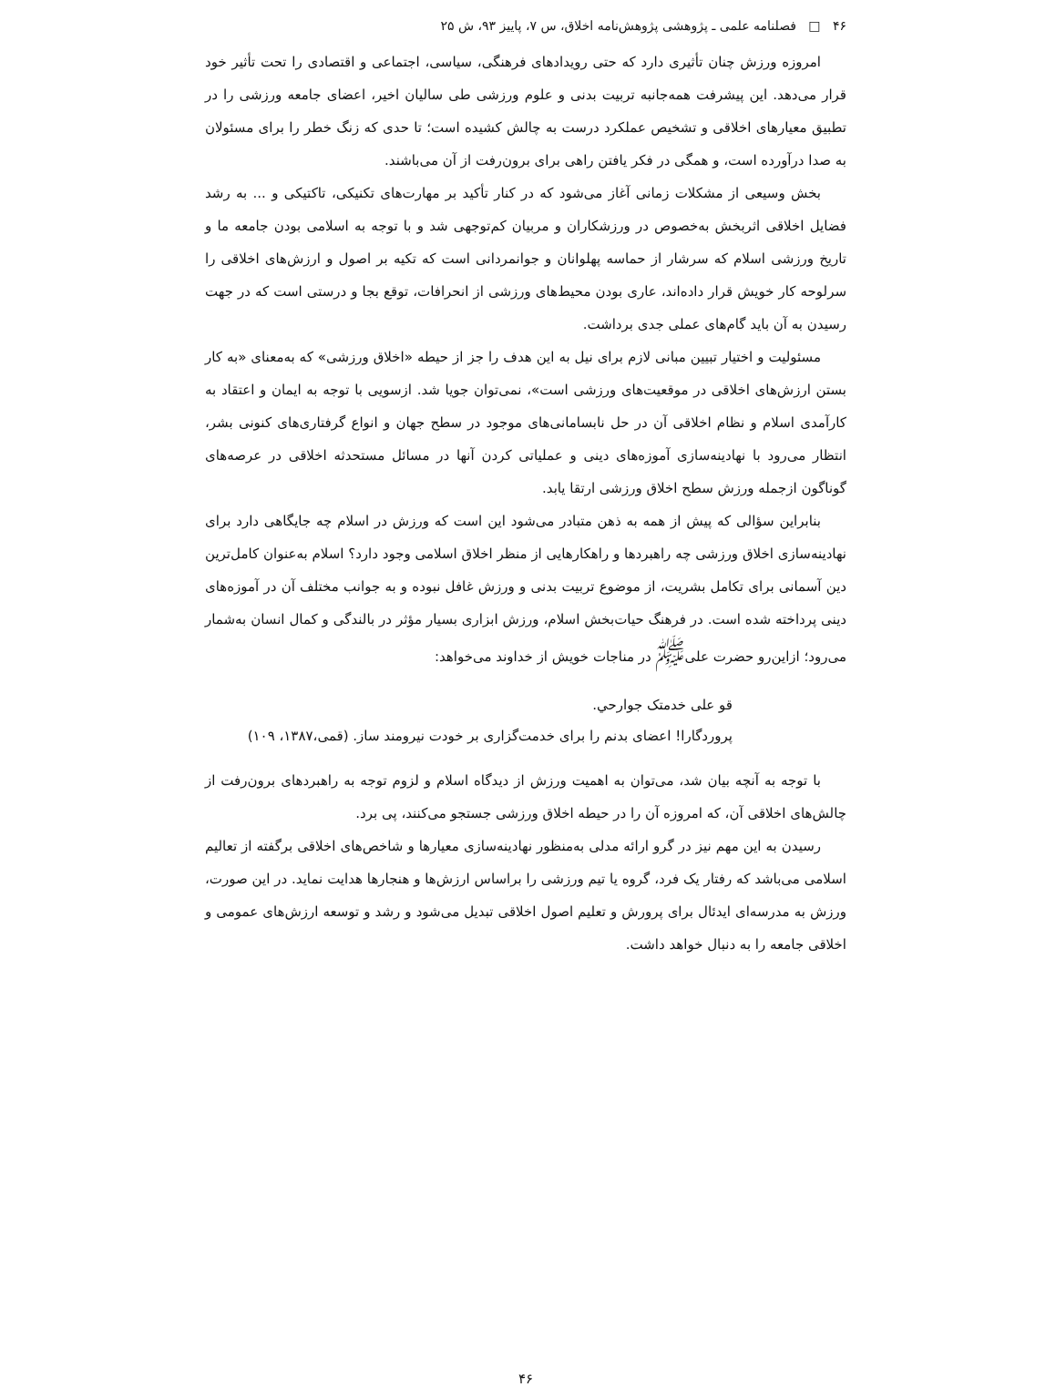۴۶ □ فصلنامه علمی ـ پژوهشی پژوهش‌نامه اخلاق، س ۷، پاییز ۹۳، ش ۲۵
امروزه ورزش چنان تأثیری دارد که حتی رویدادهای فرهنگی، سیاسی، اجتماعی و اقتصادی را تحت تأثیر خود قرار می‌دهد. این پیشرفت همه‌جانبه تربیت بدنی و علوم ورزشی طی سالیان اخیر، اعضای جامعه ورزشی را در تطبیق معیارهای اخلاقی و تشخیص عملکرد درست به چالش کشیده است؛ تا حدی که زنگ خطر را برای مسئولان به صدا درآورده است، و همگی در فکر یافتن راهی برای برون‌رفت از آن می‌باشند.
بخش وسیعی از مشکلات زمانی آغاز می‌شود که در کنار تأکید بر مهارت‌های تکنیکی، تاکتیکی و ... به رشد فضایل اخلاقی اثربخش به‌خصوص در ورزشکاران و مربیان کم‌توجهی شد و با توجه به اسلامی بودن جامعه ما و تاریخ ورزشی اسلام که سرشار از حماسه پهلوانان و جوانمردانی است که تکیه بر اصول و ارزش‌های اخلاقی را سرلوحه کار خویش قرار داده‌اند، عاری بودن محیط‌های ورزشی از انحرافات، توقع بجا و درستی است که در جهت رسیدن به آن باید گام‌های عملی جدی برداشت.
مسئولیت و اختیار تبیین مبانی لازم برای نیل به این هدف را جز از حیطه «اخلاق ورزشی» که به‌معنای «به کار بستن ارزش‌های اخلاقی در موقعیت‌های ورزشی است»، نمی‌توان جویا شد. ازسویی با توجه به ایمان و اعتقاد به کارآمدی اسلام و نظام اخلاقی آن در حل نابسامانی‌های موجود در سطح جهان و انواع گرفتاری‌های کنونی بشر، انتظار می‌رود با نهادینه‌سازی آموزه‌های دینی و عملیاتی کردن آنها در مسائل مستحدثه اخلاقی در عرصه‌های گوناگون ازجمله ورزش سطح اخلاق ورزشی ارتقا یابد.
بنابراین سؤالی که پیش از همه به ذهن متبادر می‌شود این است که ورزش در اسلام چه جایگاهی دارد برای نهادینه‌سازی اخلاق ورزشی چه راهبردها و راهکارهایی از منظر اخلاق اسلامی وجود دارد؟ اسلام به‌عنوان کامل‌ترین دین آسمانی برای تکامل بشریت، از موضوع تربیت بدنی و ورزش غافل نبوده و به جوانب مختلف آن در آموزه‌های دینی پرداخته شده است. در فرهنگ حیات‌بخش اسلام، ورزش ابزاری بسیار مؤثر در بالندگی و کمال انسان به‌شمار می‌رود؛ ازاین‌رو حضرت علی<sup>ﷺ</sup> در مناجات خویش از خداوند می‌خواهد:
قو علی خدمتک جوارحي.
پروردگارا! اعضای بدنم را برای خدمت‌گزاری بر خودت نیرومند ساز. (قمی،۱۳۸۷، ۱۰۹)
با توجه به آنچه بیان شد، می‌توان به اهمیت ورزش از دیدگاه اسلام و لزوم توجه به راهبردهای برون‌رفت از چالش‌های اخلاقی آن، که امروزه آن را در حیطه اخلاق ورزشی جستجو می‌کنند، پی برد.
رسیدن به این مهم نیز در گرو ارائه مدلی به‌منظور نهادینه‌سازی معیارها و شاخص‌های اخلاقی برگفته از تعالیم اسلامی می‌باشد که رفتار یک فرد، گروه یا تیم ورزشی را براساس ارزش‌ها و هنجارها هدایت نماید. در این صورت، ورزش به مدرسه‌ای ایدئال برای پرورش و تعلیم اصول اخلاقی تبدیل می‌شود و رشد و توسعه ارزش‌های عمومی و اخلاقی جامعه را به دنبال خواهد داشت.
۴۶